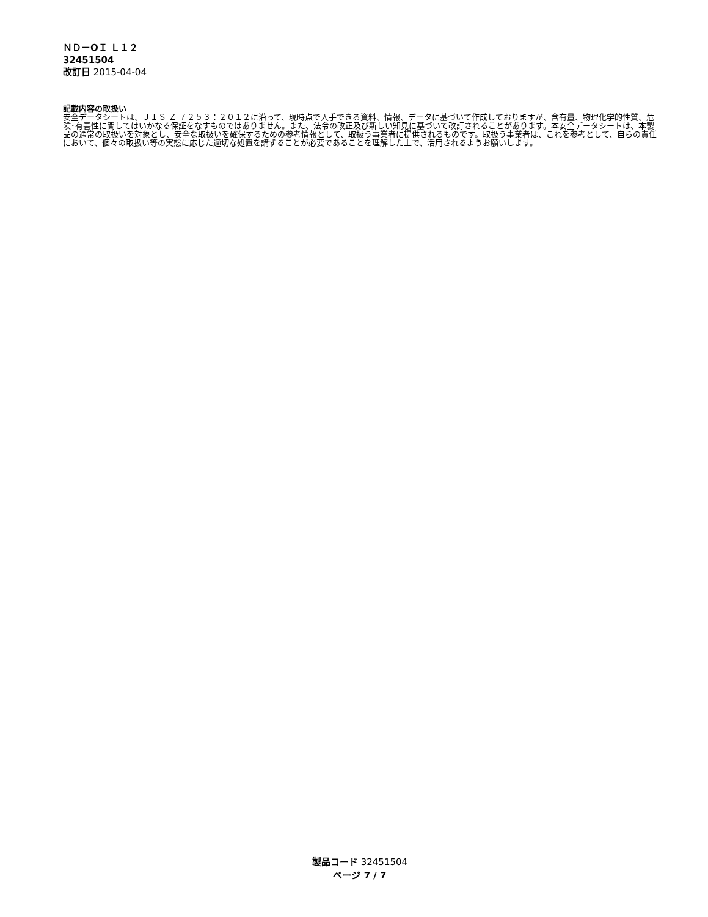ＮＤ－OＩ Ｌ１２
32451504
改訂日 2015-04-04
記載内容の取扱い
安全データシートは、ＪＩＳ Ｚ ７２５３：２０１２に沿って、現時点で入手できる資料、情報、データに基づいて作成しておりますが、含有量、物理化学的性質、危険･有害性に関してはいかなる保証をなすものではありません。また、法令の改正及び新しい知見に基づいて改訂されることがあります。本安全データシートは、本製品の通常の取扱いを対象とし、安全な取扱いを確保するための参考情報として、取扱う事業者に提供されるものです。取扱う事業者は、これを参考として、自らの責任において、個々の取扱い等の実態に応じた適切な処置を講ずることが必要であることを理解した上で、活用されるようお願いします。
製品コード 32451504
ページ 7 / 7